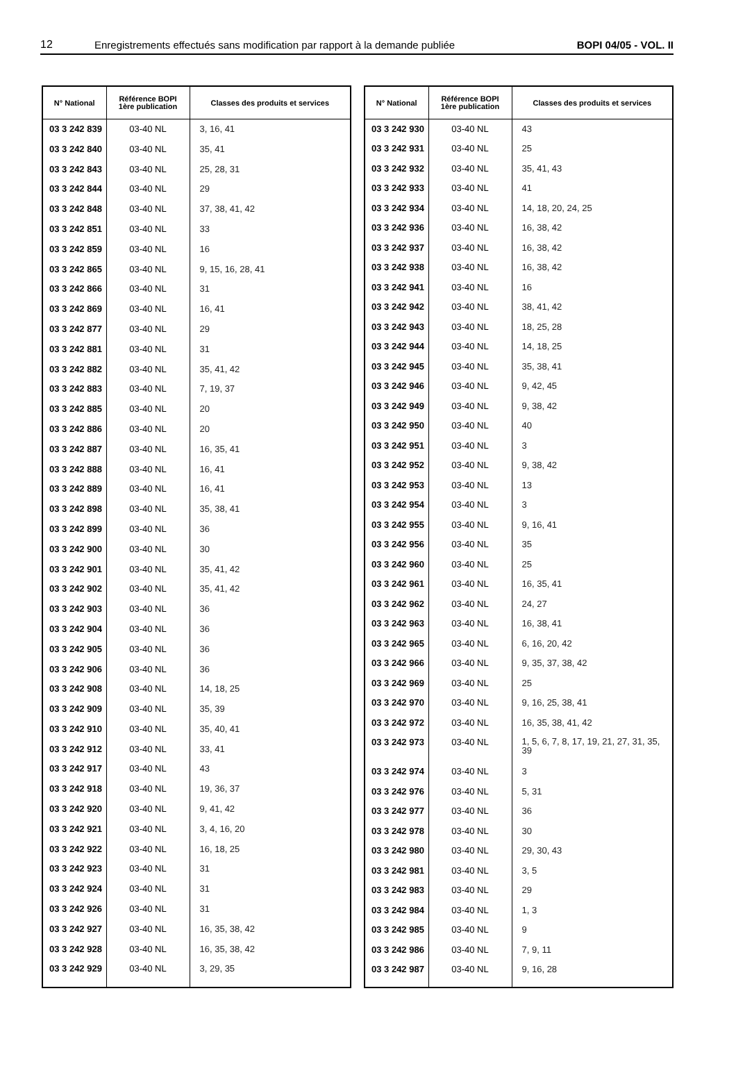12 Enregistrements effectués sans modification par rapport à la demande publiée BOPI 04/05 - VOL. II
| N° National | Référence BOPI 1ère publication | Classes des produits et services |
| --- | --- | --- |
| 03 3 242 839 | 03-40 NL | 3, 16, 41 |
| 03 3 242 840 | 03-40 NL | 35, 41 |
| 03 3 242 843 | 03-40 NL | 25, 28, 31 |
| 03 3 242 844 | 03-40 NL | 29 |
| 03 3 242 848 | 03-40 NL | 37, 38, 41, 42 |
| 03 3 242 851 | 03-40 NL | 33 |
| 03 3 242 859 | 03-40 NL | 16 |
| 03 3 242 865 | 03-40 NL | 9, 15, 16, 28, 41 |
| 03 3 242 866 | 03-40 NL | 31 |
| 03 3 242 869 | 03-40 NL | 16, 41 |
| 03 3 242 877 | 03-40 NL | 29 |
| 03 3 242 881 | 03-40 NL | 31 |
| 03 3 242 882 | 03-40 NL | 35, 41, 42 |
| 03 3 242 883 | 03-40 NL | 7, 19, 37 |
| 03 3 242 885 | 03-40 NL | 20 |
| 03 3 242 886 | 03-40 NL | 20 |
| 03 3 242 887 | 03-40 NL | 16, 35, 41 |
| 03 3 242 888 | 03-40 NL | 16, 41 |
| 03 3 242 889 | 03-40 NL | 16, 41 |
| 03 3 242 898 | 03-40 NL | 35, 38, 41 |
| 03 3 242 899 | 03-40 NL | 36 |
| 03 3 242 900 | 03-40 NL | 30 |
| 03 3 242 901 | 03-40 NL | 35, 41, 42 |
| 03 3 242 902 | 03-40 NL | 35, 41, 42 |
| 03 3 242 903 | 03-40 NL | 36 |
| 03 3 242 904 | 03-40 NL | 36 |
| 03 3 242 905 | 03-40 NL | 36 |
| 03 3 242 906 | 03-40 NL | 36 |
| 03 3 242 908 | 03-40 NL | 14, 18, 25 |
| 03 3 242 909 | 03-40 NL | 35, 39 |
| 03 3 242 910 | 03-40 NL | 35, 40, 41 |
| 03 3 242 912 | 03-40 NL | 33, 41 |
| 03 3 242 917 | 03-40 NL | 43 |
| 03 3 242 918 | 03-40 NL | 19, 36, 37 |
| 03 3 242 920 | 03-40 NL | 9, 41, 42 |
| 03 3 242 921 | 03-40 NL | 3, 4, 16, 20 |
| 03 3 242 922 | 03-40 NL | 16, 18, 25 |
| 03 3 242 923 | 03-40 NL | 31 |
| 03 3 242 924 | 03-40 NL | 31 |
| 03 3 242 926 | 03-40 NL | 31 |
| 03 3 242 927 | 03-40 NL | 16, 35, 38, 42 |
| 03 3 242 928 | 03-40 NL | 16, 35, 38, 42 |
| 03 3 242 929 | 03-40 NL | 3, 29, 35 |
| N° National | Référence BOPI 1ère publication | Classes des produits et services |
| --- | --- | --- |
| 03 3 242 930 | 03-40 NL | 43 |
| 03 3 242 931 | 03-40 NL | 25 |
| 03 3 242 932 | 03-40 NL | 35, 41, 43 |
| 03 3 242 933 | 03-40 NL | 41 |
| 03 3 242 934 | 03-40 NL | 14, 18, 20, 24, 25 |
| 03 3 242 936 | 03-40 NL | 16, 38, 42 |
| 03 3 242 937 | 03-40 NL | 16, 38, 42 |
| 03 3 242 938 | 03-40 NL | 16, 38, 42 |
| 03 3 242 941 | 03-40 NL | 16 |
| 03 3 242 942 | 03-40 NL | 38, 41, 42 |
| 03 3 242 943 | 03-40 NL | 18, 25, 28 |
| 03 3 242 944 | 03-40 NL | 14, 18, 25 |
| 03 3 242 945 | 03-40 NL | 35, 38, 41 |
| 03 3 242 946 | 03-40 NL | 9, 42, 45 |
| 03 3 242 949 | 03-40 NL | 9, 38, 42 |
| 03 3 242 950 | 03-40 NL | 40 |
| 03 3 242 951 | 03-40 NL | 3 |
| 03 3 242 952 | 03-40 NL | 9, 38, 42 |
| 03 3 242 953 | 03-40 NL | 13 |
| 03 3 242 954 | 03-40 NL | 3 |
| 03 3 242 955 | 03-40 NL | 9, 16, 41 |
| 03 3 242 956 | 03-40 NL | 35 |
| 03 3 242 960 | 03-40 NL | 25 |
| 03 3 242 961 | 03-40 NL | 16, 35, 41 |
| 03 3 242 962 | 03-40 NL | 24, 27 |
| 03 3 242 963 | 03-40 NL | 16, 38, 41 |
| 03 3 242 965 | 03-40 NL | 6, 16, 20, 42 |
| 03 3 242 966 | 03-40 NL | 9, 35, 37, 38, 42 |
| 03 3 242 969 | 03-40 NL | 25 |
| 03 3 242 970 | 03-40 NL | 9, 16, 25, 38, 41 |
| 03 3 242 972 | 03-40 NL | 16, 35, 38, 41, 42 |
| 03 3 242 973 | 03-40 NL | 1, 5, 6, 7, 8, 17, 19, 21, 27, 31, 35, 39 |
| 03 3 242 974 | 03-40 NL | 3 |
| 03 3 242 976 | 03-40 NL | 5, 31 |
| 03 3 242 977 | 03-40 NL | 36 |
| 03 3 242 978 | 03-40 NL | 30 |
| 03 3 242 980 | 03-40 NL | 29, 30, 43 |
| 03 3 242 981 | 03-40 NL | 3, 5 |
| 03 3 242 983 | 03-40 NL | 29 |
| 03 3 242 984 | 03-40 NL | 1, 3 |
| 03 3 242 985 | 03-40 NL | 9 |
| 03 3 242 986 | 03-40 NL | 7, 9, 11 |
| 03 3 242 987 | 03-40 NL | 9, 16, 28 |